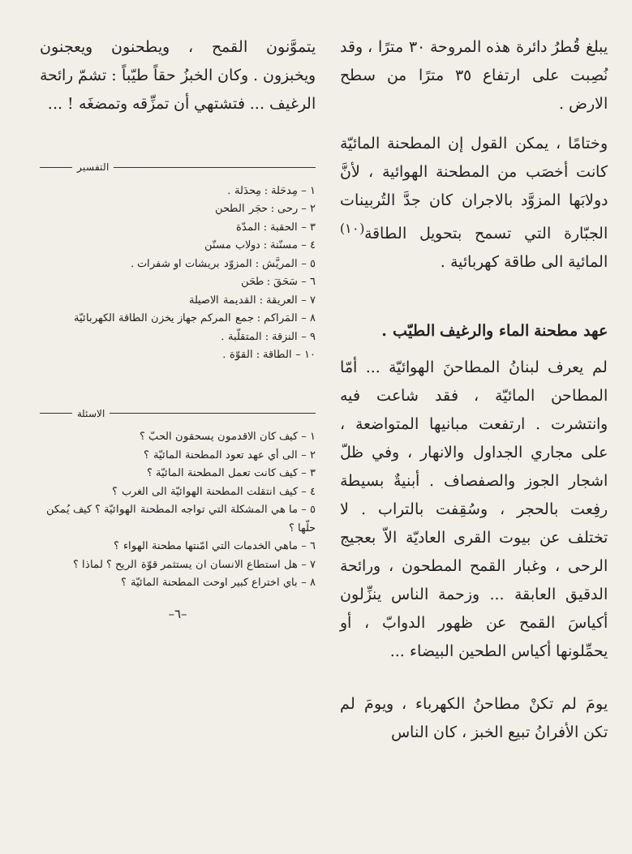يبلغ قُطرُ دائرة هذه المروحة ٣٠ مترًا ، وقد نُصِبت على ارتفاع ٣٥ مترًا من سطح الارض .
وختامًا ، يمكن القول إن المطحنة المائيّة كانت أخصَب من المطحنة الهوائية ، لأنَّ دولابَها المزوَّد بالاجران كان جدَّ التُربينات الجبّارة التي تسمح بتحويل الطاقة<sup>(١٠)</sup> المائية الى طاقة كهربائية .
عهد مطحنة الماء والرغيف الطيّب .
لم يعرف لبنانُ المطاحنَ الهوائيّة ... أمّا المطاحن المائيّة ، فقد شاعت فيه وانتشرت . ارتفعت مبانيها المتواضعة ، على مجاري الجداول والانهار ، وفي ظلّ اشجار الجوز والصفصاف . أبنيةٌ بسيطة رفِعت بالحجر ، وسُقِفت بالتراب . لا تختلف عن بيوت القرى العاديّة الاّ بعجيج الرحى ، وغبار القمح المطحون ، ورائحة الدقيق العابقة ... وزحمة الناس ينزِّلون أكياسَ القمح عن ظهور الدوابّ ، أو يحمِّلونها أكياس الطحين البيضاء ...
يومَ لم تكنْ مطاحنُ الكهرباء ، ويومَ لم تكن الأفرانُ تبيع الخبز ، كان الناس
يتموَّنون القمح ، ويطحنون ويعجنون ويخبزون . وكان الخبزُ حقاً طيّباً : تشمّ رائحة الرغيف ... فتشتهي أن تمزِّقه وتمضغَه ! ...
التفسير
١ – مِدحَلة : مِحدَلة .
٢ – رحى : حجَر الطحن
٣ – الحقبة : المدّة
٤ – مسنّنة : دولاب مسنّن
٥ – المريَّش : المزوّد بريشات او شفرات .
٦ – سَحَقَ : طحَن
٧ – العريقة : القديمة الاصيلة
٨ – المَراكم : جمع المركم جهاز يخزن الطاقة الكهربائيّة
٩ – النزقة : المتقلّبة .
١٠ – الطاقة : القوّة .
الاسئلة
١ – كيف كان الاقدمون يسحقون الحبّ ؟
٢ – الى أي عهد تعود المطحنة المائيّة ؟
٣ – كيف كانت تعمل المطحنة المائيّة ؟
٤ – كيف انتقلت المطحنة الهوائيّة الى الغرب ؟
٥ – ما هي المشكلة التي تواجه المطحنة الهوائيّة ؟ كيف يُمكن حلّها ؟
٦ – ماهي الخدمات التي امّنتها مطحنة الهواء ؟
٧ – هل استطاع الانسان ان يستثمر قوّة الريح ؟ لماذا ؟
٨ – باي اختراع كبير اوحت المطحنة المائيّة ؟
–٦–